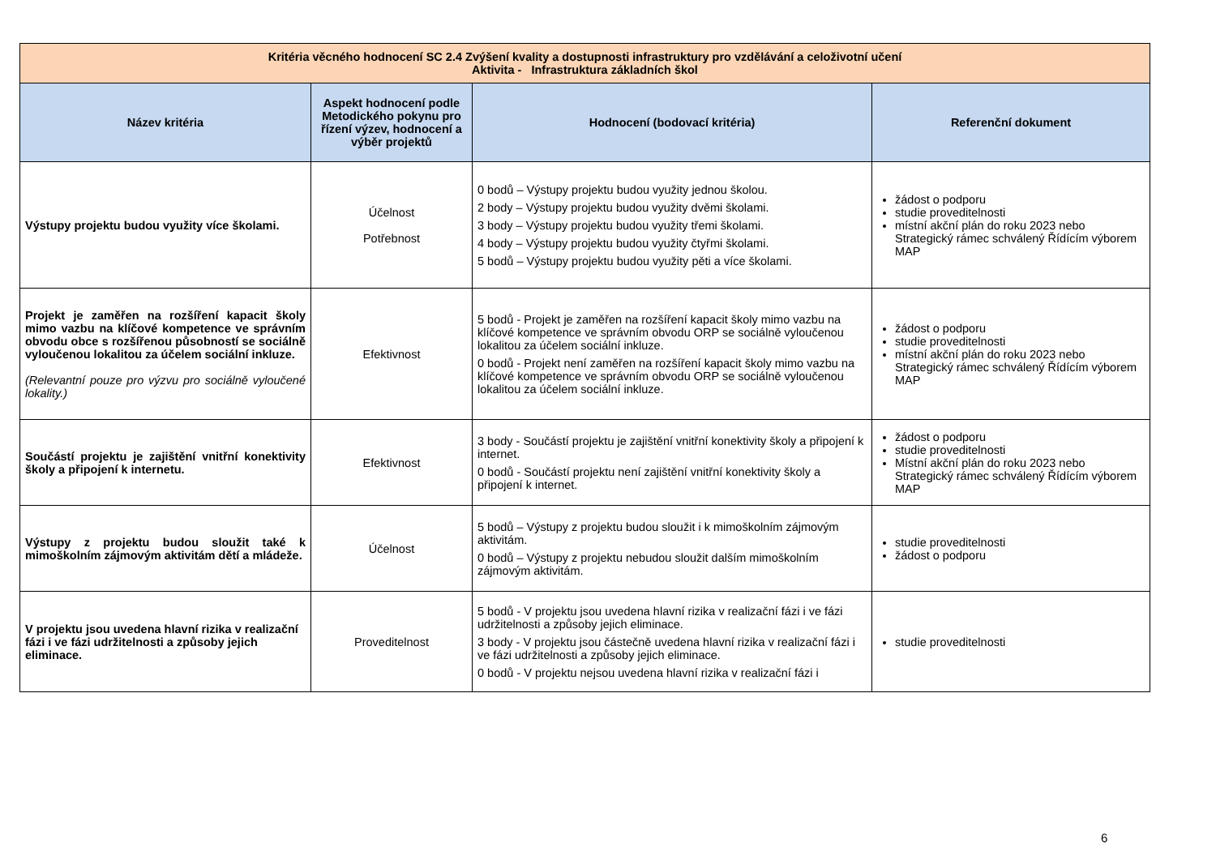| Kritéria věcného hodnocení SC 2.4 Zvýšení kvality a dostupnosti infrastruktury pro vzdělávání a celoživotní učení Aktivita - Infrastruktura základních škol | | | |
| Název kritéria | Aspekt hodnocení podle Metodického pokynu pro řízení výzev, hodnocení a výběr projektů | Hodnocení (bodovací kritéria) | Referenční dokument |
| Výstupy projektu budou využity více školami. | Účelnost Potřebnost | 0 bodů – Výstupy projektu budou využity jednou školou. 2 body – Výstupy projektu budou využity dvěmi školami. 3 body – Výstupy projektu budou využity třemi školami. 4 body – Výstupy projektu budou využity čtyřmi školami. 5 bodů – Výstupy projektu budou využity pěti a více školami. | žádost o podporu studie proveditelnosti místní akční plán do roku 2023 nebo Strategický rámec schválený Řídícím výborem MAP |
| Projekt je zaměřen na rozšíření kapacit školy mimo vazbu na klíčové kompetence ve správním obvodu obce s rozšířenou působností se sociálně vyloučenou lokalitou za účelem sociální inkluze. (Relevantní pouze pro výzvu pro sociálně vyloučené lokality.) | Efektivnost | 5 bodů - Projekt je zaměřen na rozšíření kapacit školy mimo vazbu na klíčové kompetence ve správním obvodu ORP se sociálně vyloučenou lokalitou za účelem sociální inkluze. 0 bodů - Projekt není zaměřen na rozšíření kapacit školy mimo vazbu na klíčové kompetence ve správním obvodu ORP se sociálně vyloučenou lokalitou za účelem sociální inkluze. | žádost o podporu studie proveditelnosti místní akční plán do roku 2023 nebo Strategický rámec schválený Řídícím výborem MAP |
| Součástí projektu je zajištění vnitřní konektivity školy a připojení k internetu. | Efektivnost | 3 body - Součástí projektu je zajištění vnitřní konektivity školy a připojení k internet. 0 bodů - Součástí projektu není zajištění vnitřní konektivity školy a připojení k internet. | žádost o podporu studie proveditelnosti Místní akční plán do roku 2023 nebo Strategický rámec schválený Řídícím výborem MAP |
| Výstupy z projektu budou sloužit také k mimoškolním zájmovým aktivitám dětí a mládeže. | Účelnost | 5 bodů – Výstupy z projektu budou sloužit i k mimoškolním zájmovým aktivitám. 0 bodů – Výstupy z projektu nebudou sloužit dalším mimoškolním zájmovým aktivitám. | studie proveditelnosti žádost o podporu |
| V projektu jsou uvedena hlavní rizika v realizační fázi i ve fázi udržitelnosti a způsoby jejich eliminace. | Proveditelnost | 5 bodů - V projektu jsou uvedena hlavní rizika v realizační fázi i ve fázi udržitelnosti a způsoby jejich eliminace. 3 body - V projektu jsou částečně uvedena hlavní rizika v realizační fázi i ve fázi udržitelnosti a způsoby jejich eliminace. 0 bodů - V projektu nejsou uvedena hlavní rizika v realizační fázi i | studie proveditelnosti |
6